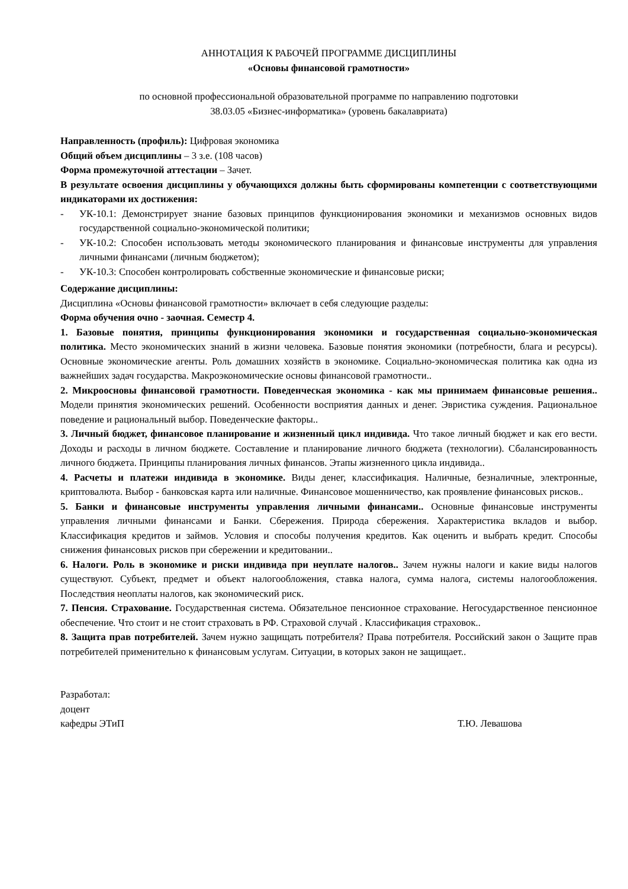АННОТАЦИЯ К РАБОЧЕЙ ПРОГРАММЕ ДИСЦИПЛИНЫ
«Основы финансовой грамотности»
по основной профессиональной образовательной программе по направлению подготовки
38.03.05 «Бизнес-информатика» (уровень бакалавриата)
Направленность (профиль): Цифровая экономика
Общий объем дисциплины – 3 з.е. (108 часов)
Форма промежуточной аттестации – Зачет.
В результате освоения дисциплины у обучающихся должны быть сформированы компетенции с соответствующими индикаторами их достижения:
- УК-10.1: Демонстрирует знание базовых принципов функционирования экономики и механизмов основных видов государственной социально-экономической политики;
- УК-10.2: Способен использовать методы экономического планирования и финансовые инструменты для управления личными финансами (личным бюджетом);
- УК-10.3: Способен контролировать собственные экономические и финансовые риски;
Содержание дисциплины:
Дисциплина «Основы финансовой грамотности» включает в себя следующие разделы:
Форма обучения очно - заочная. Семестр 4.
1. Базовые понятия, принципы функционирования экономики и государственная социально-экономическая политика. Место экономических знаний в жизни человека. Базовые понятия экономики (потребности, блага и ресурсы). Основные экономические агенты. Роль домашних хозяйств в экономике. Социально-экономическая политика как одна из важнейших задач государства. Макроэкономические основы финансовой грамотности..
2. Микроосновы финансовой грамотности. Поведенческая экономика - как мы принимаем финансовые решения.. Модели принятия экономических решений. Особенности восприятия данных и денег. Эвристика суждения. Рациональное поведение и рациональный выбор. Поведенческие факторы..
3. Личный бюджет, финансовое планирование и жизненный цикл индивида. Что такое личный бюджет и как его вести. Доходы и расходы в личном бюджете. Составление и планирование личного бюджета (технологии). Сбалансированность личного бюджета. Принципы планирования личных финансов. Этапы жизненного цикла индивида..
4. Расчеты и платежи индивида в экономике. Виды денег, классификация. Наличные, безналичные, электронные, криптовалюта. Выбор - банковская карта или наличные. Финансовое мошенничество, как проявление финансовых рисков..
5. Банки и финансовые инструменты управления личными финансами.. Основные финансовые инструменты управления личными финансами и Банки. Сбережения. Природа сбережения. Характеристика вкладов и выбор. Классификация кредитов и займов. Условия и способы получения кредитов. Как оценить и выбрать кредит. Способы снижения финансовых рисков при сбережении и кредитовании..
6. Налоги. Роль в экономике и риски индивида при неуплате налогов.. Зачем нужны налоги и какие виды налогов существуют. Субъект, предмет и объект налогообложения, ставка налога, сумма налога, системы налогообложения. Последствия неоплаты налогов, как экономический риск.
7. Пенсия. Страхование. Государственная система. Обязательное пенсионное страхование. Негосударственное пенсионное обеспечение. Что стоит и не стоит страховать в РФ. Страховой случай . Классификация страховок..
8. Защита прав потребителей. Зачем нужно защищать потребителя? Права потребителя. Российский закон о Защите прав потребителей применительно к финансовым услугам. Ситуации, в которых закон не защищает..
Разработал:
доцент
кафедры ЭТиП Т.Ю. Левашова